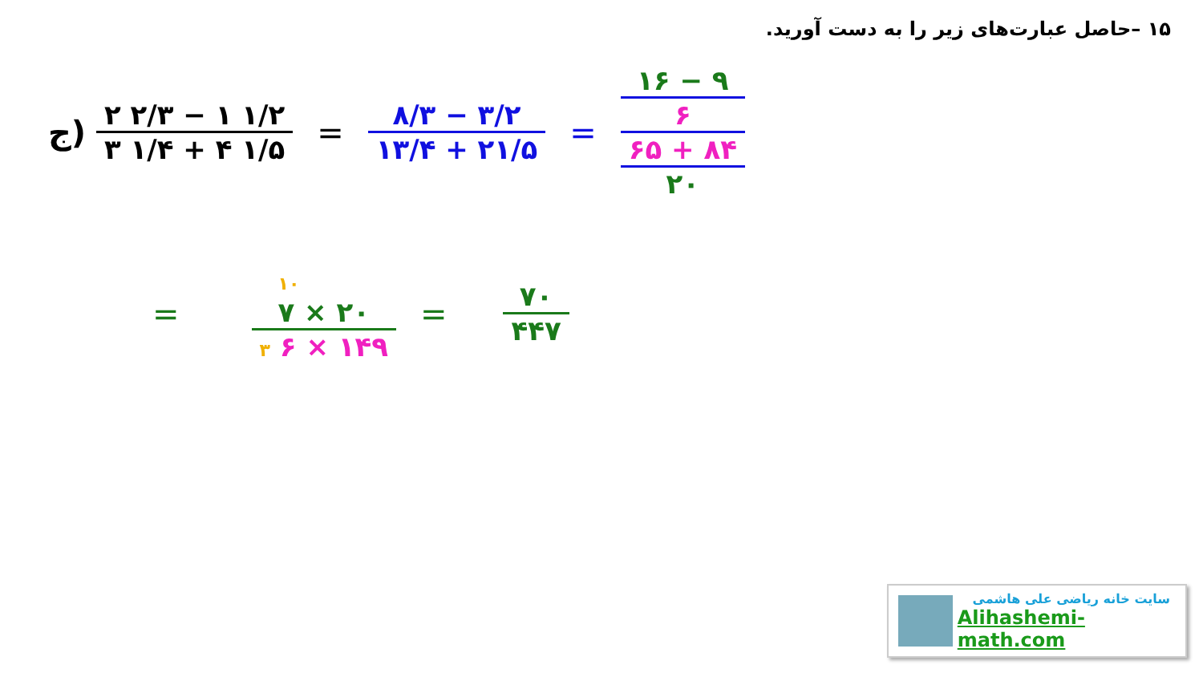۱۵ –حاصل عبارت‌های زیر را به دست آورید.
ج)
۲ ۲/۳ − ۱ ۱/۲
۳ ۱/۴ + ۴ ۱/۵
=
۸/۳ − ۳/۲
۱۳/۴ + ۲۱/۵
=
۱۶ − ۹
۶
۶۵ + ۸۴
۲۰
=
۱۰
۷ × ۲۰
۳ ۶ × ۱۴۹
=
۷۰
۴۴۷
سایت خانه ریاضی علی هاشمی
Alihashemi-math.com